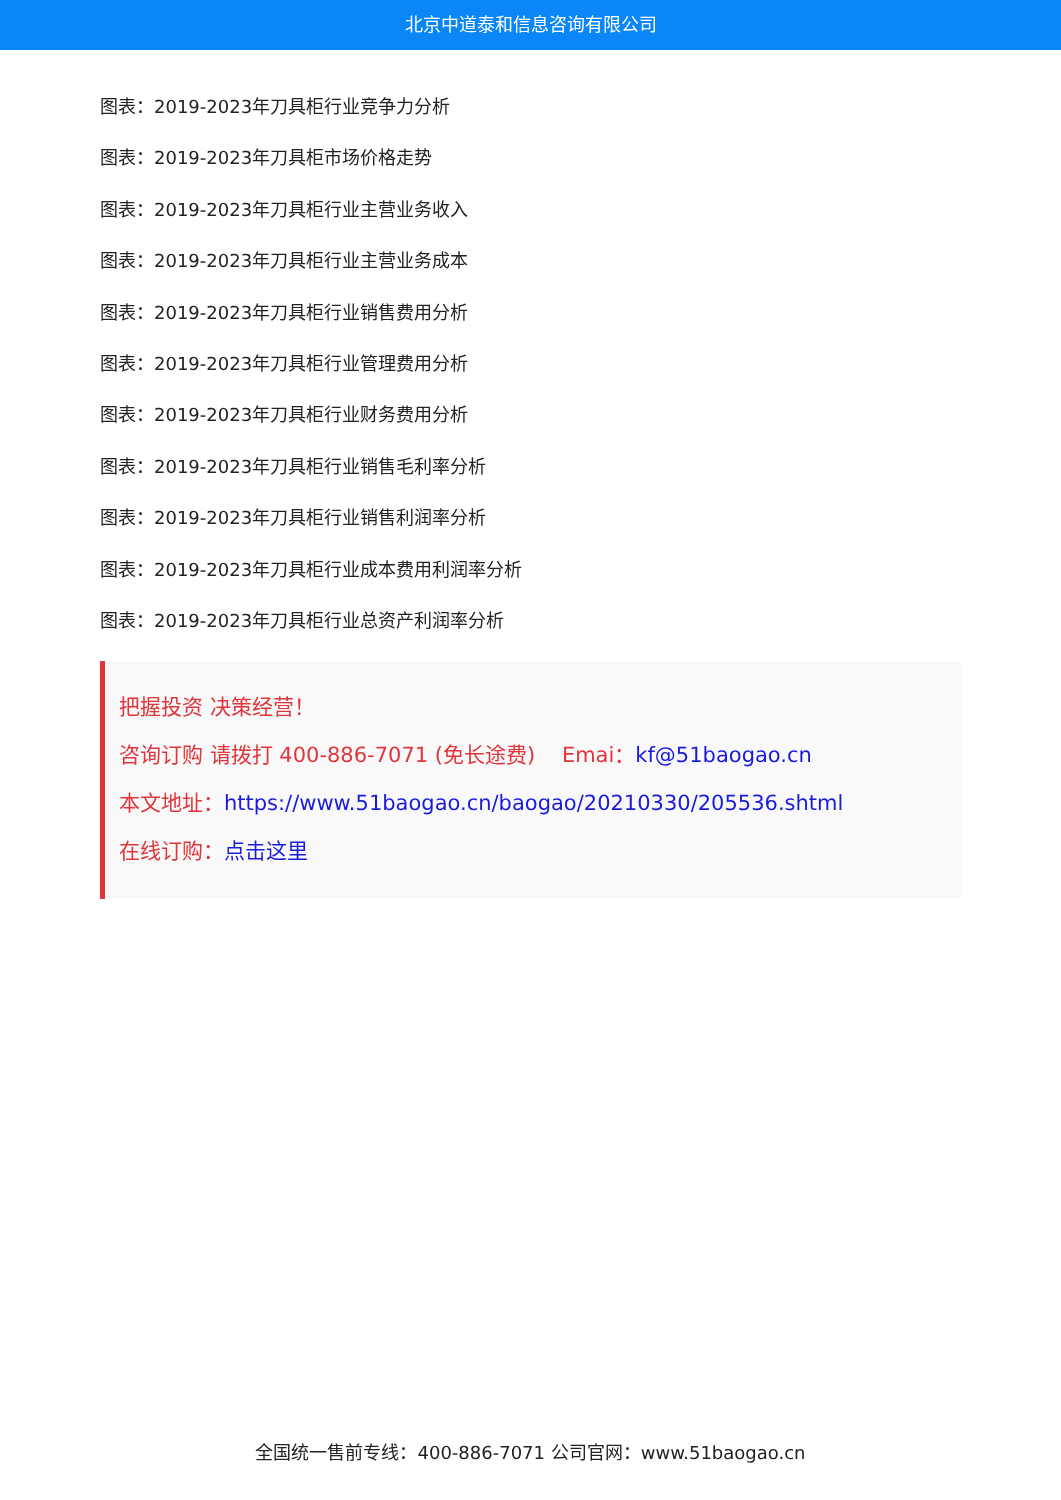北京中道泰和信息咨询有限公司
图表：2019-2023年刀具柜行业竞争力分析
图表：2019-2023年刀具柜市场价格走势
图表：2019-2023年刀具柜行业主营业务收入
图表：2019-2023年刀具柜行业主营业务成本
图表：2019-2023年刀具柜行业销售费用分析
图表：2019-2023年刀具柜行业管理费用分析
图表：2019-2023年刀具柜行业财务费用分析
图表：2019-2023年刀具柜行业销售毛利率分析
图表：2019-2023年刀具柜行业销售利润率分析
图表：2019-2023年刀具柜行业成本费用利润率分析
图表：2019-2023年刀具柜行业总资产利润率分析
把握投资 决策经营！
咨询订购 请拨打 400-886-7071 (免长途费) Emai：kf@51baogao.cn
本文地址：https://www.51baogao.cn/baogao/20210330/205536.shtml
在线订购：点击这里
全国统一售前专线：400-886-7071 公司官网：www.51baogao.cn